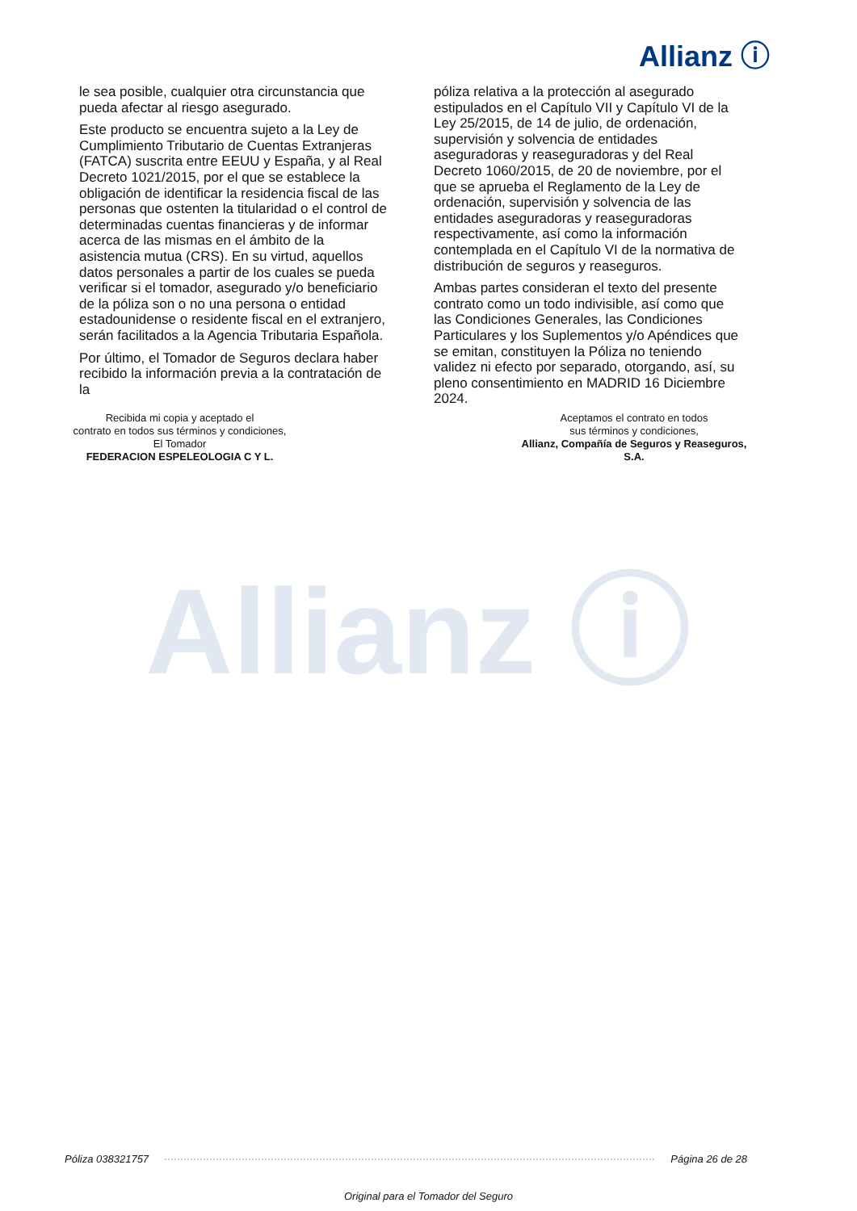Allianz ⓘ
le sea posible, cualquier otra circunstancia que pueda afectar al riesgo asegurado.
Este producto se encuentra sujeto a la Ley de Cumplimiento Tributario de Cuentas Extranjeras (FATCA) suscrita entre EEUU y España, y al Real Decreto 1021/2015, por el que se establece la obligación de identificar la residencia fiscal de las personas que ostenten la titularidad o el control de determinadas cuentas financieras y de informar acerca de las mismas en el ámbito de la asistencia mutua (CRS). En su virtud, aquellos datos personales a partir de los cuales se pueda verificar si el tomador, asegurado y/o beneficiario de la póliza son o no una persona o entidad estadounidense o residente fiscal en el extranjero, serán facilitados a la Agencia Tributaria Española.
Por último, el Tomador de Seguros declara haber recibido la información previa a la contratación de la
póliza relativa a la protección al asegurado estipulados en el Capítulo VII y Capítulo VI de la Ley 25/2015, de 14 de julio, de ordenación, supervisión y solvencia de entidades aseguradoras y reaseguradoras y del Real Decreto 1060/2015, de 20 de noviembre, por el que se aprueba el Reglamento de la Ley de ordenación, supervisión y solvencia de las entidades aseguradoras y reaseguradoras respectivamente, así como la información contemplada en el Capítulo VI de la normativa de distribución de seguros y reaseguros.
Ambas partes consideran el texto del presente contrato como un todo indivisible, así como que las Condiciones Generales, las Condiciones Particulares y los Suplementos y/o Apéndices que se emitan, constituyen la Póliza no teniendo validez ni efecto por separado, otorgando, así, su pleno consentimiento en MADRID 16 Diciembre 2024.
Recibida mi copia y aceptado el
contrato en todos sus términos y condiciones,
El Tomador
FEDERACION ESPELEOLOGIA C Y L.
Aceptamos el contrato en todos
sus términos y condiciones,
Allianz, Compañía de Seguros y Reaseguros, S.A.
Allianz ⓘ
Póliza 038321757 Página 26 de 28
Original para el Tomador del Seguro